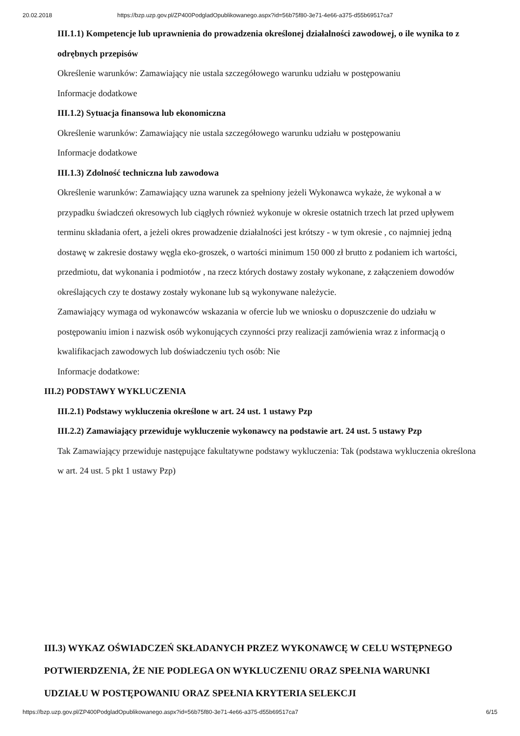20.02.2018 https://bzp.uzp.gov.pl/ZP400PodgladOpublikowanego.aspx?id=56b75f80-3e71-4e66-a375-d55b69517ca7
III.1.1) Kompetencje lub uprawnienia do prowadzenia określonej działalności zawodowej, o ile wynika to z odrębnych przepisów
Określenie warunków: Zamawiający nie ustala szczegółowego warunku udziału w postępowaniu
Informacje dodatkowe
III.1.2) Sytuacja finansowa lub ekonomiczna
Określenie warunków: Zamawiający nie ustala szczegółowego warunku udziału w postępowaniu
Informacje dodatkowe
III.1.3) Zdolność techniczna lub zawodowa
Określenie warunków: Zamawiający uzna warunek za spełniony jeżeli Wykonawca wykaże, że wykonał a w przypadku świadczeń okresowych lub ciągłych również wykonuje w okresie ostatnich trzech lat przed upływem terminu składania ofert, a jeżeli okres prowadzenie działalności jest krótszy - w tym okresie , co najmniej jedną dostawę w zakresie dostawy węgla eko-groszek, o wartości minimum 150 000 zł brutto z podaniem ich wartości, przedmiotu, dat wykonania i podmiotów , na rzecz których dostawy zostały wykonane, z załączeniem dowodów określających czy te dostawy zostały wykonane lub są wykonywane należycie.
Zamawiający wymaga od wykonawców wskazania w ofercie lub we wniosku o dopuszczenie do udziału w postępowaniu imion i nazwisk osób wykonujących czynności przy realizacji zamówienia wraz z informacją o kwalifikacjach zawodowych lub doświadczeniu tych osób: Nie
Informacje dodatkowe:
III.2) PODSTAWY WYKLUCZENIA
III.2.1) Podstawy wykluczenia określone w art. 24 ust. 1 ustawy Pzp
III.2.2) Zamawiający przewiduje wykluczenie wykonawcy na podstawie art. 24 ust. 5 ustawy Pzp
Tak Zamawiający przewiduje następujące fakultatywne podstawy wykluczenia: Tak (podstawa wykluczenia określona w art. 24 ust. 5 pkt 1 ustawy Pzp)
III.3) WYKAZ OŚWIADCZEŃ SKŁADANYCH PRZEZ WYKONAWCĘ W CELU WSTĘPNEGO POTWIERDZENIA, ŻE NIE PODLEGA ON WYKLUCZENIU ORAZ SPEŁNIA WARUNKI UDZIAŁU W POSTĘPOWANIU ORAZ SPEŁNIA KRYTERIA SELEKCJI
https://bzp.uzp.gov.pl/ZP400PodgladOpublikowanego.aspx?id=56b75f80-3e71-4e66-a375-d55b69517ca7 6/15